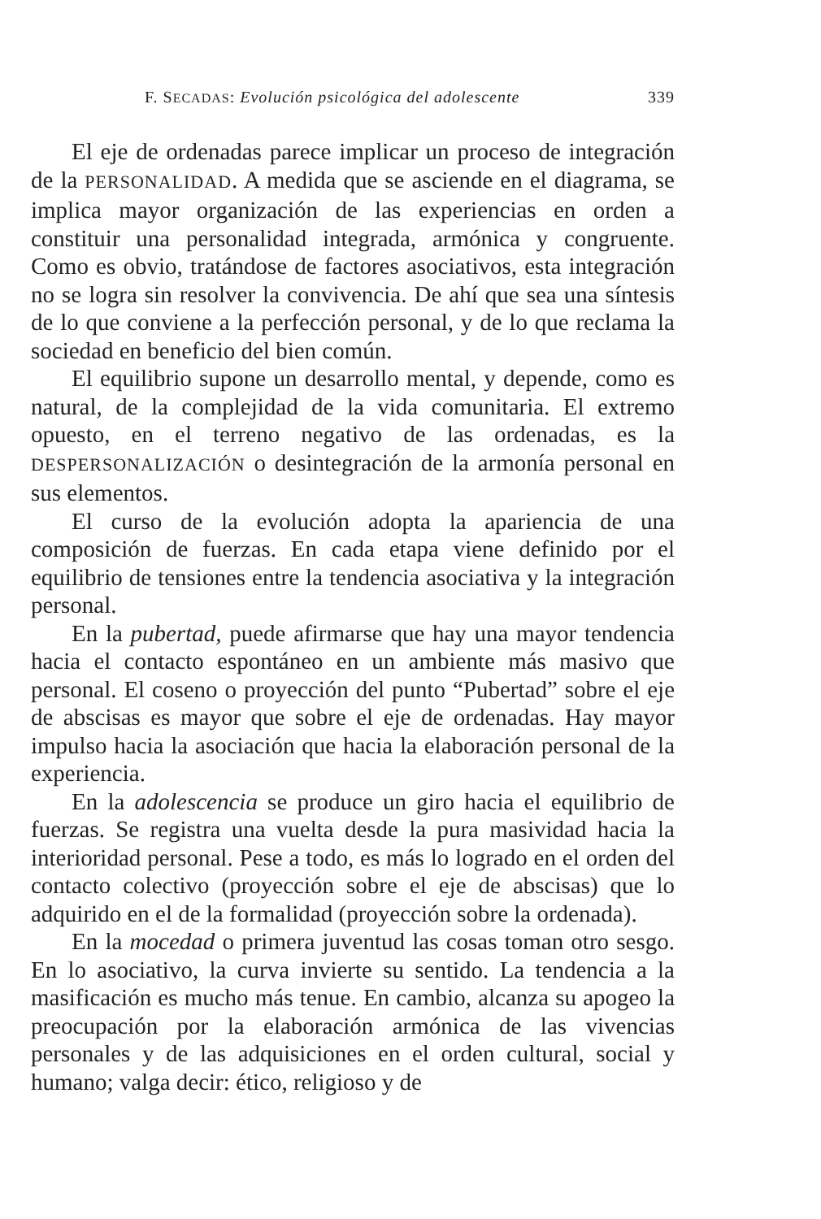F. SECADAS: Evolución psicológica del adolescente 339
El eje de ordenadas parece implicar un proceso de integración de la PERSONALIDAD. A medida que se asciende en el diagrama, se implica mayor organización de las experiencias en orden a constituir una personalidad integrada, armónica y congruente. Como es obvio, tratándose de factores asociativos, esta integración no se logra sin resolver la convivencia. De ahí que sea una síntesis de lo que conviene a la perfección personal, y de lo que reclama la sociedad en beneficio del bien común.
El equilibrio supone un desarrollo mental, y depende, como es natural, de la complejidad de la vida comunitaria. El extremo opuesto, en el terreno negativo de las ordenadas, es la DESPERSONALIZACIÓN o desintegración de la armonía personal en sus elementos.
El curso de la evolución adopta la apariencia de una composición de fuerzas. En cada etapa viene definido por el equilibrio de tensiones entre la tendencia asociativa y la integración personal.
En la pubertad, puede afirmarse que hay una mayor tendencia hacia el contacto espontáneo en un ambiente más masivo que personal. El coseno o proyección del punto “Pubertad” sobre el eje de abscisas es mayor que sobre el eje de ordenadas. Hay mayor impulso hacia la asociación que hacia la elaboración personal de la experiencia.
En la adolescencia se produce un giro hacia el equilibrio de fuerzas. Se registra una vuelta desde la pura masividad hacia la interioridad personal. Pese a todo, es más lo logrado en el orden del contacto colectivo (proyección sobre el eje de abscisas) que lo adquirido en el de la formalidad (proyección sobre la ordenada).
En la mocedad o primera juventud las cosas toman otro sesgo. En lo asociativo, la curva invierte su sentido. La tendencia a la masificación es mucho más tenue. En cambio, alcanza su apogeo la preocupación por la elaboración armónica de las vivencias personales y de las adquisiciones en el orden cultural, social y humano; valga decir: ético, religioso y de